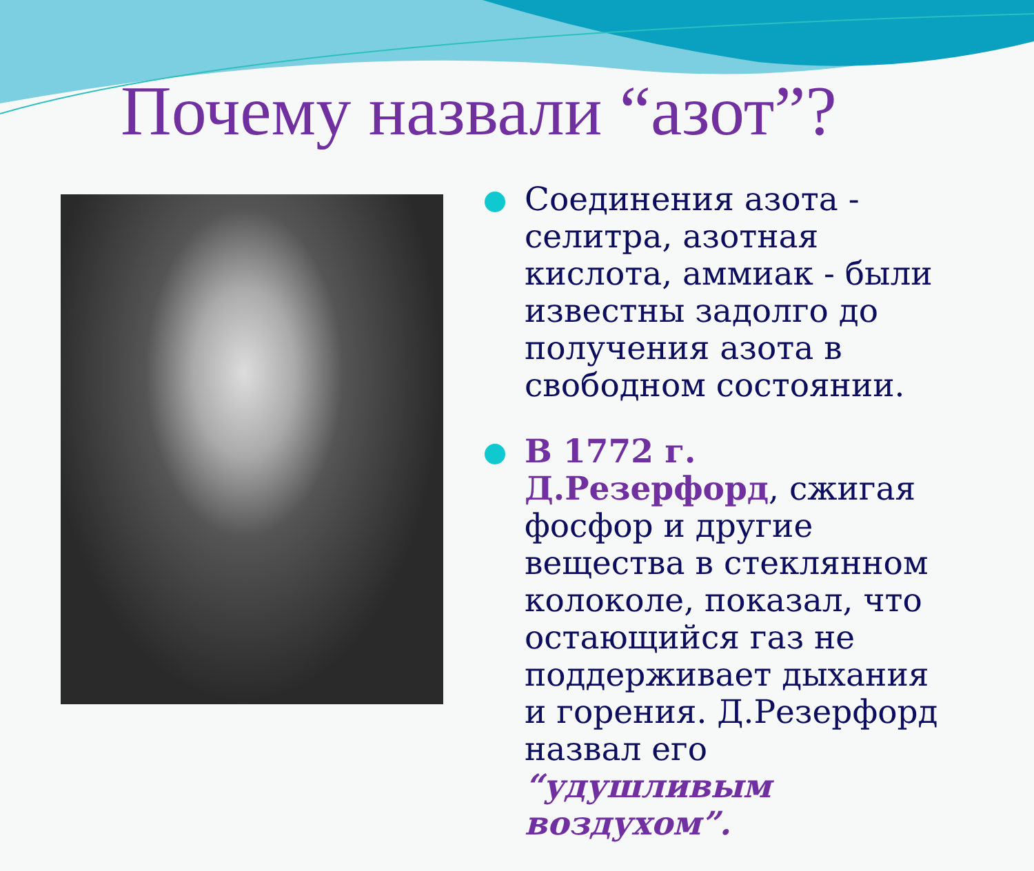Почему назвали “азот”?
Соединения азота - селитра, азотная кислота, аммиак - были известны задолго до получения азота в свободном состоянии.
В 1772 г. Д.Резерфорд, сжигая фосфор и другие вещества в стеклянном колоколе, показал, что остающийся газ не поддерживает дыхания и горения. Д.Резерфорд назвал его “удушливым воздухом”.